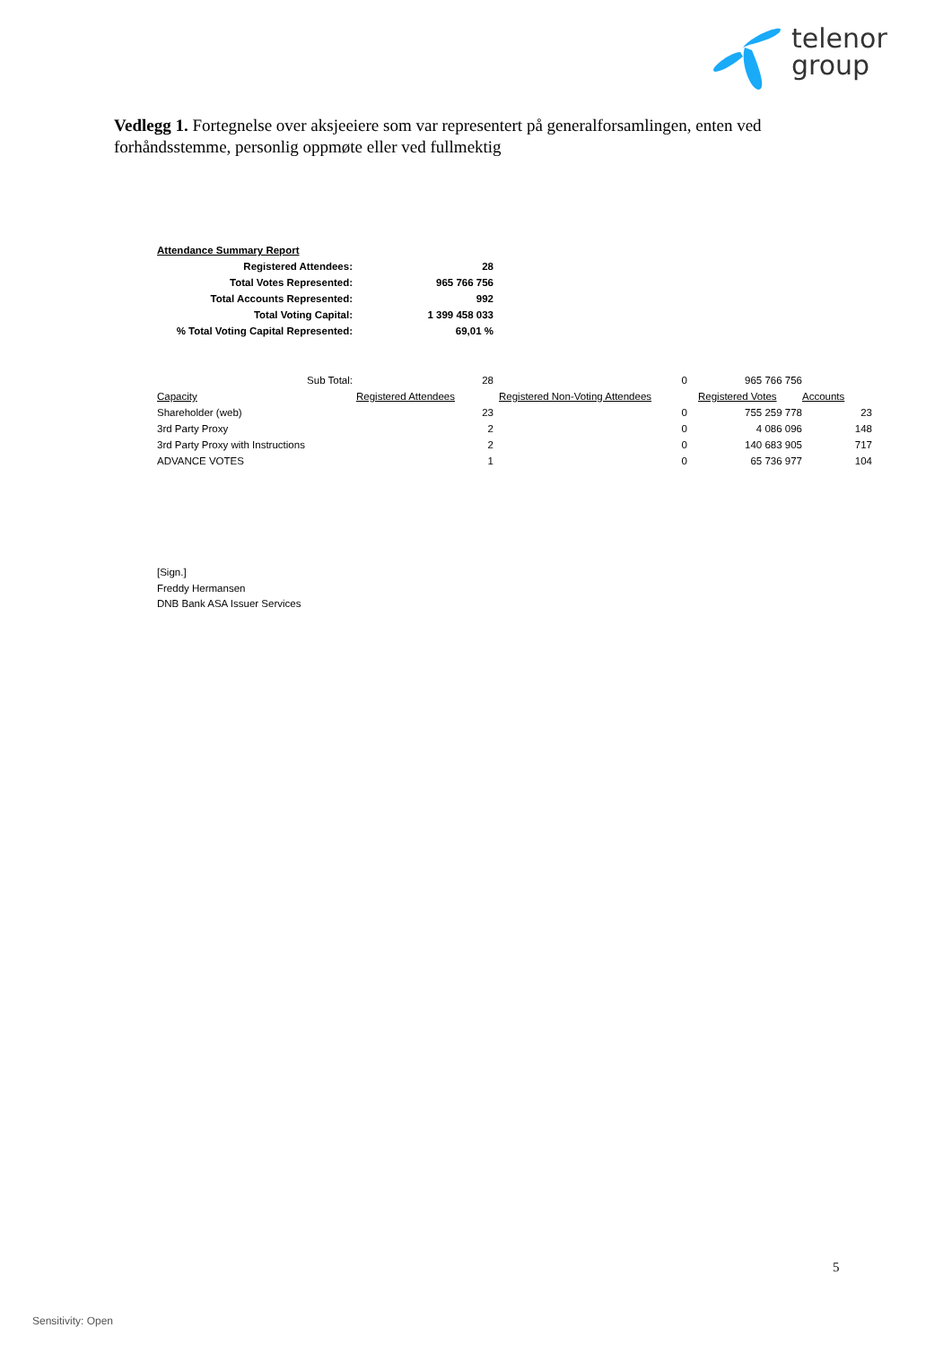telenor
group
Vedlegg 1. Fortegnelse over aksjeeiere som var representert på generalforsamlingen, enten ved forhåndsstemme, personlig oppmøte eller ved fullmektig
| Attendance Summary Report | |
| Registered Attendees: | 28 |
| Total Votes Represented: | 965 766 756 |
| Total Accounts Represented: | 992 |
| Total Voting Capital: | 1 399 458 033 |
| % Total Voting Capital Represented: | 69,01 % |
| Sub Total: | 28 | 0 | 965 766 756 | |
| Capacity | Registered Attendees | Registered Non-Voting Attendees | Registered Votes | Accounts |
| Shareholder (web) | 23 | 0 | 755 259 778 | 23 |
| 3rd Party Proxy | 2 | 0 | 4 086 096 | 148 |
| 3rd Party Proxy with Instructions | 2 | 0 | 140 683 905 | 717 |
| ADVANCE VOTES | 1 | 0 | 65 736 977 | 104 |
[Sign.]
Freddy Hermansen
DNB Bank ASA Issuer Services
5
Sensitivity: Open